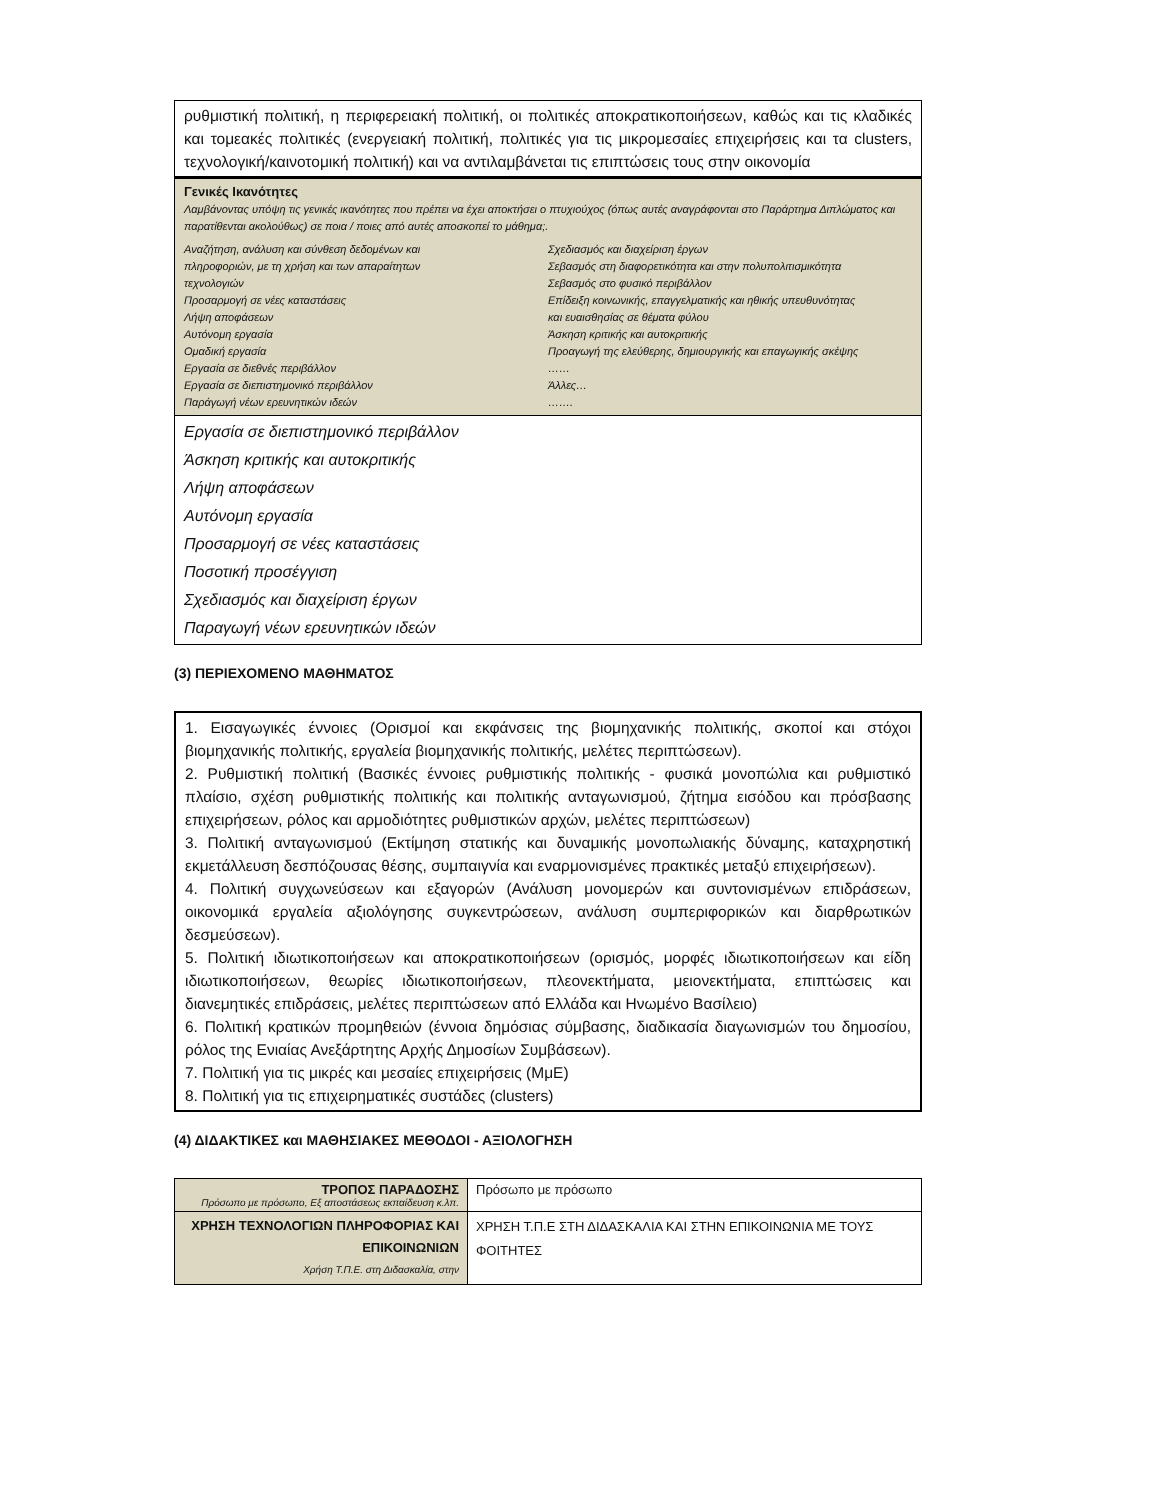ρυθμιστική πολιτική, η περιφερειακή πολιτική, οι πολιτικές αποκρατικοποιήσεων, καθώς και τις κλαδικές και τομεακές πολιτικές (ενεργειακή πολιτική, πολιτικές για τις μικρομεσαίες επιχειρήσεις και τα clusters, τεχνολογική/καινοτομική πολιτική) και να αντιλαμβάνεται τις επιπτώσεις τους στην οικονομία
Γενικές Ικανότητες
Λαμβάνοντας υπόψη τις γενικές ικανότητες που πρέπει να έχει αποκτήσει ο πτυχιούχος (όπως αυτές αναγράφονται στο Παράρτημα Διπλώματος και παρατίθενται ακολούθως) σε ποια / ποιες από αυτές αποσκοπεί το μάθημα;.
Αναζήτηση, ανάλυση και σύνθεση δεδομένων και
πληροφοριών, με τη χρήση και των απαραίτητων
τεχνολογιών
Προσαρμογή σε νέες καταστάσεις
Λήψη αποφάσεων
Αυτόνομη εργασία
Ομαδική εργασία
Εργασία σε διεθνές περιβάλλον
Εργασία σε διεπιστημονικό περιβάλλον
Παράγωγή νέων ερευνητικών ιδεών
Σχεδιασμός και διαχείριση έργων
Σεβασμός στη διαφορετικότητα και στην πολυπολιτισμικότητα
Σεβασμός στο φυσικό περιβάλλον
Επίδειξη κοινωνικής, επαγγελματικής και ηθικής υπευθυνότητας
και ευαισθησίας σε θέματα φύλου
Άσκηση κριτικής και αυτοκριτικής
Προαγωγή της ελεύθερης, δημιουργικής και επαγωγικής σκέψης
……
Άλλες…
…….
Εργασία σε διεπιστημονικό περιβάλλον
Άσκηση κριτικής και αυτοκριτικής
Λήψη αποφάσεων
Αυτόνομη εργασία
Προσαρμογή σε νέες καταστάσεις
Ποσοτική προσέγγιση
Σχεδιασμός και διαχείριση έργων
Παραγωγή νέων ερευνητικών ιδεών
(3) ΠΕΡΙΕΧΟΜΕΝΟ ΜΑΘΗΜΑΤΟΣ
1. Εισαγωγικές έννοιες (Ορισμοί και εκφάνσεις της βιομηχανικής πολιτικής, σκοποί και στόχοι βιομηχανικής πολιτικής, εργαλεία βιομηχανικής πολιτικής, μελέτες περιπτώσεων).
2. Ρυθμιστική πολιτική (Βασικές έννοιες ρυθμιστικής πολιτικής - φυσικά μονοπώλια και ρυθμιστικό πλαίσιο, σχέση ρυθμιστικής πολιτικής και πολιτικής ανταγωνισμού, ζήτημα εισόδου και πρόσβασης επιχειρήσεων, ρόλος και αρμοδιότητες ρυθμιστικών αρχών, μελέτες περιπτώσεων)
3. Πολιτική ανταγωνισμού (Εκτίμηση στατικής και δυναμικής μονοπωλιακής δύναμης, καταχρηστική εκμετάλλευση δεσπόζουσας θέσης, συμπαιγνία και εναρμονισμένες πρακτικές μεταξύ επιχειρήσεων).
4. Πολιτική συγχωνεύσεων και εξαγορών (Ανάλυση μονομερών και συντονισμένων επιδράσεων, οικονομικά εργαλεία αξιολόγησης συγκεντρώσεων, ανάλυση συμπεριφορικών και διαρθρωτικών δεσμεύσεων).
5. Πολιτική ιδιωτικοποιήσεων και αποκρατικοποιήσεων (ορισμός, μορφές ιδιωτικοποιήσεων και είδη ιδιωτικοποιήσεων, θεωρίες ιδιωτικοποιήσεων, πλεονεκτήματα, μειονεκτήματα, επιπτώσεις και διανεμητικές επιδράσεις, μελέτες περιπτώσεων από Ελλάδα και Ηνωμένο Βασίλειο)
6. Πολιτική κρατικών προμηθειών (έννοια δημόσιας σύμβασης, διαδικασία διαγωνισμών του δημοσίου, ρόλος της Ενιαίας Ανεξάρτητης Αρχής Δημοσίων Συμβάσεων).
7. Πολιτική για τις μικρές και μεσαίες επιχειρήσεις (ΜμΕ)
8. Πολιτική για τις επιχειρηματικές συστάδες (clusters)
(4) ΔΙΔΑΚΤΙΚΕΣ και ΜΑΘΗΣΙΑΚΕΣ ΜΕΘΟΔΟΙ - ΑΞΙΟΛΟΓΗΣΗ
| ΤΡΟΠΟΣ ΠΑΡΑΔΟΣΗΣ Πρόσωπο με πρόσωπο, Εξ αποστάσεως εκπαίδευση κ.λπ. | Πρόσωπο με πρόσωπο |
| ΧΡΗΣΗ ΤΕΧΝΟΛΟΓΙΩΝ ΠΛΗΡΟΦΟΡΙΑΣ ΚΑΙ ΕΠΙΚΟΙΝΩΝΙΩΝ Χρήση Τ.Π.Ε. στη Διδασκαλία, στην | ΧΡΗΣΗ Τ.Π.Ε ΣΤΗ ΔΙΔΑΣΚΑΛΙΑ ΚΑΙ ΣΤΗΝ ΕΠΙΚΟΙΝΩΝΙΑ ΜΕ ΤΟΥΣ ΦΟΙΤΗΤΕΣ |